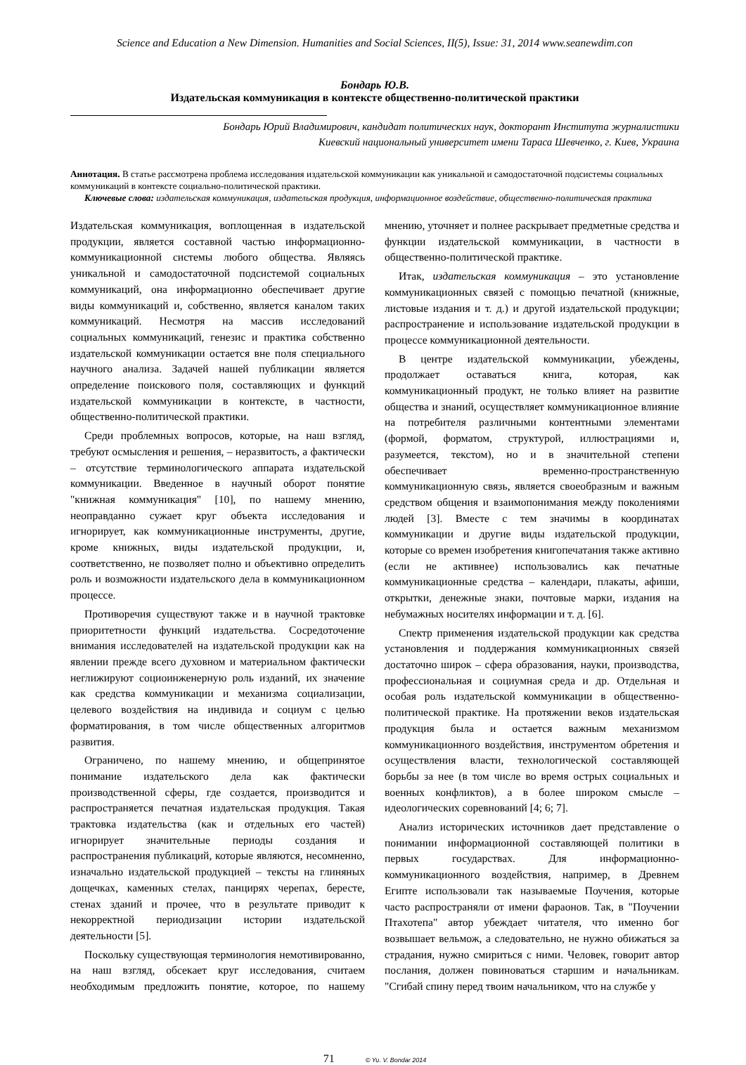Science and Education a New Dimension. Humanities and Social Sciences, II(5), Issue: 31, 2014 www.seanewdim.con
Бондарь Ю.В.
Издательская коммуникация в контексте общественно-политической практики
Бондарь Юрий Владимирович, кандидат политических наук, докторант Института журналистики
Киевский национальный университет имени Тараса Шевченко, г. Киев, Украина
Аннотация. В статье рассмотрена проблема исследования издательской коммуникации как уникальной и самодостаточной подсистемы социальных коммуникаций в контексте социально-политической практики.
Ключевые слова: издательская коммуникация, издательская продукция, информационное воздействие, общественно-политическая практика
Издательская коммуникация, воплощенная в издательской продукции, является составной частью информационно-коммуникационной системы любого общества. Являясь уникальной и самодостаточной подсистемой социальных коммуникаций, она информационно обеспечивает другие виды коммуникаций и, собственно, является каналом таких коммуникаций. Несмотря на массив исследований социальных коммуникаций, генезис и практика собственно издательской коммуникации остается вне поля специального научного анализа. Задачей нашей публикации является определение поискового поля, составляющих и функций издательской коммуникации в контексте, в частности, общественно-политической практики.
Среди проблемных вопросов, которые, на наш взгляд, требуют осмысления и решения, – неразвитость, а фактически – отсутствие терминологического аппарата издательской коммуникации. Введенное в научный оборот понятие "книжная коммуникация" [10], по нашему мнению, неоправданно сужает круг объекта исследования и игнорирует, как коммуникационные инструменты, другие, кроме книжных, виды издательской продукции, и, соответственно, не позволяет полно и объективно определить роль и возможности издательского дела в коммуникационном процессе.
Противоречия существуют также и в научной трактовке приоритетности функций издательства. Сосредоточение внимания исследователей на издательской продукции как на явлении прежде всего духовном и материальном фактически неглижируют социоинженерную роль изданий, их значение как средства коммуникации и механизма социализации, целевого воздействия на индивида и социум с целью форматирования, в том числе общественных алгоритмов развития.
Ограничено, по нашему мнению, и общепринятое понимание издательского дела как фактически производственной сферы, где создается, производится и распространяется печатная издательская продукция. Такая трактовка издательства (как и отдельных его частей) игнорирует значительные периоды создания и распространения публикаций, которые являются, несомненно, изначально издательской продукцией – тексты на глиняных дощечках, каменных стелах, панцирях черепах, бересте, стенах зданий и прочее, что в результате приводит к некорректной периодизации истории издательской деятельности [5].
Поскольку существующая терминология немотивированно, на наш взгляд, обсекает круг исследования, считаем необходимым предложить понятие, которое, по нашему мнению, уточняет и полнее раскрывает предметные средства и функции издательской коммуникации, в частности в общественно-политической практике.
Итак, издательская коммуникация – это установление коммуникационных связей с помощью печатной (книжные, листовые издания и т. д.) и другой издательской продукции; распространение и использование издательской продукции в процессе коммуникационной деятельности.
В центре издательской коммуникации, убеждены, продолжает оставаться книга, которая, как коммуникационный продукт, не только влияет на развитие общества и знаний, осуществляет коммуникационное влияние на потребителя различными контентными элементами (формой, форматом, структурой, иллюстрациями и, разумеется, текстом), но и в значительной степени обеспечивает временно-пространственную коммуникационную связь, является своеобразным и важным средством общения и взаимопонимания между поколениями людей [3]. Вместе с тем значимы в координатах коммуникации и другие виды издательской продукции, которые со времен изобретения книгопечатания также активно (если не активнее) использовались как печатные коммуникационные средства – календари, плакаты, афиши, открытки, денежные знаки, почтовые марки, издания на небумажных носителях информации и т. д. [6].
Спектр применения издательской продукции как средства установления и поддержания коммуникационных связей достаточно широк – сфера образования, науки, производства, профессиональная и социумная среда и др. Отдельная и особая роль издательской коммуникации в общественно-политической практике. На протяжении веков издательская продукция была и остается важным механизмом коммуникационного воздействия, инструментом обретения и осуществления власти, технологической составляющей борьбы за нее (в том числе во время острых социальных и военных конфликтов), а в более широком смысле – идеологических соревнований [4; 6; 7].
Анализ исторических источников дает представление о понимании информационной составляющей политики в первых государствах. Для информационно-коммуникационного воздействия, например, в Древнем Египте использовали так называемые Поучения, которые часто распространяли от имени фараонов. Так, в "Поучении Птахотепа" автор убеждает читателя, что именно бог возвышает вельмож, а следовательно, не нужно обижаться за страдания, нужно смириться с ними. Человек, говорит автор послания, должен повиноваться старшим и начальникам. "Сгибай спину перед твоим начальником, что на службе у
71 © Yu. V. Bondar 2014